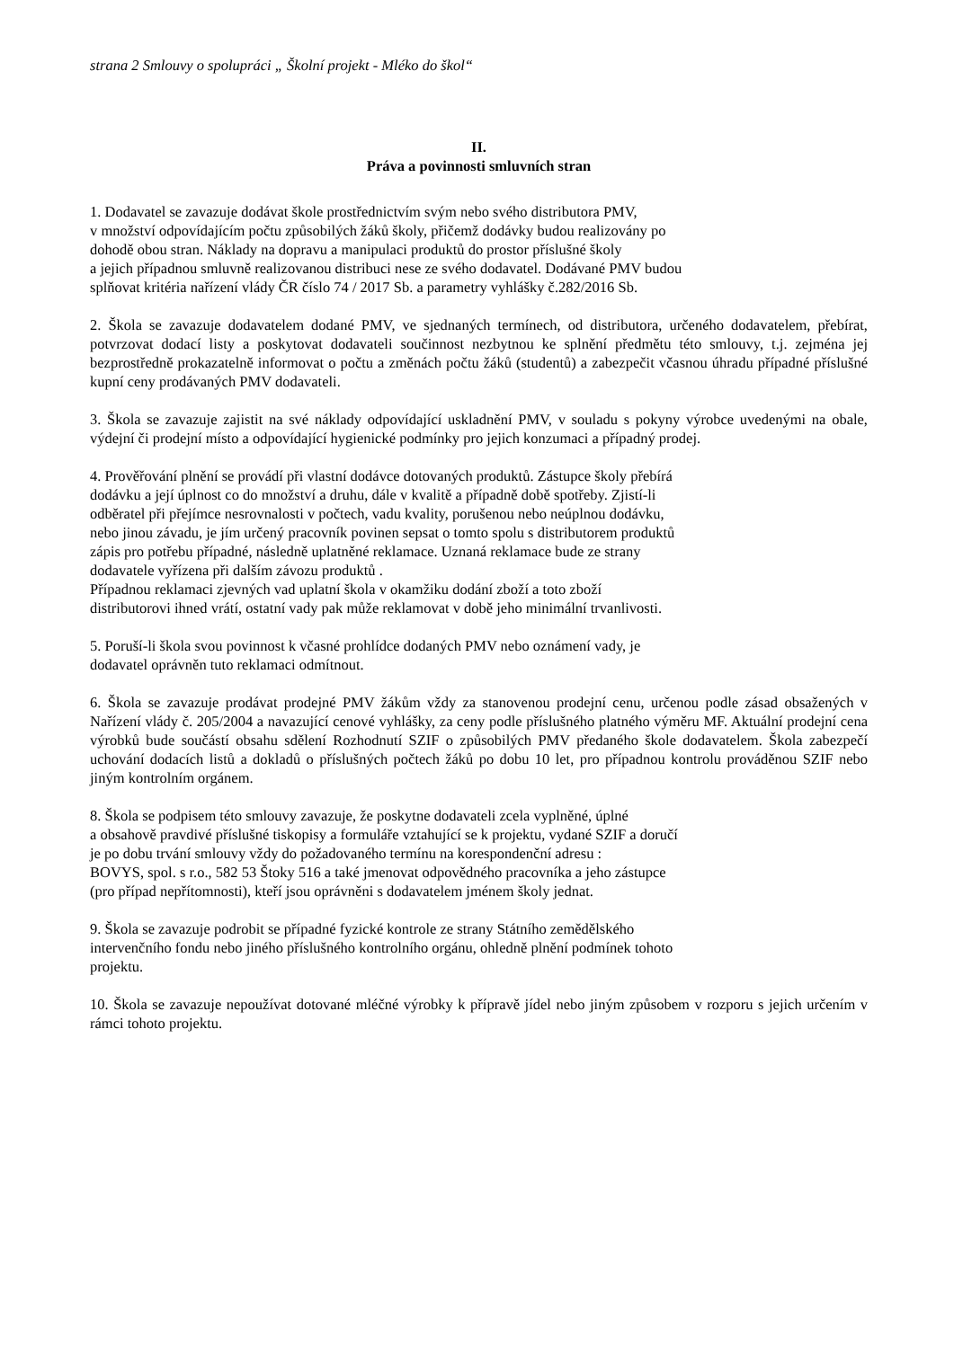strana 2 Smlouvy o spolupráci „ Školní projekt - Mléko do škol“
II.
Práva a povinnosti smluvních stran
1. Dodavatel se zavazuje dodávat škole prostřednictvím svým nebo svého distributora PMV,
v množství odpovídajícím počtu způsobilých žáků školy, přičemž dodávky budou realizovány po
dohodě obou stran. Náklady na dopravu a manipulaci produktů do prostor příslušné školy
a jejich případnou smluvně realizovanou distribuci nese ze svého dodavatel. Dodávané PMV budou
splňovat kritéria nařízení vlády ČR číslo 74 / 2017 Sb. a parametry vyhlášky č.282/2016 Sb.
2. Škola se zavazuje dodavatelem dodané PMV, ve sjednaných termínech, od distributora, určeného dodavatelem, přebírat, potvrzovat dodací listy a poskytovat dodavateli součinnost nezbytnou ke splnění předmětu této smlouvy, t.j. zejména jej bezprostředně prokazatelně informovat o počtu a změnách počtu žáků (studentů) a zabezpečit včasnou úhradu případné příslušné kupní ceny prodávaných PMV dodavateli.
3. Škola se zavazuje zajistit na své náklady odpovídající uskladnění PMV, v souladu s pokyny výrobce uvedenými na obale, výdejní či prodejní místo a odpovídající hygienické podmínky pro jejich konzumaci a případný prodej.
4. Prověřování plnění se provádí při vlastní dodávce dotovaných produktů. Zástupce školy přebírá
dodávku a její úplnost co do množství a druhu, dále v kvalitě a případně době spotřeby. Zjistí-li
odběratel při přejímce nesrovnalosti v počtech, vadu kvality, porušenou nebo neúplnou dodávku,
nebo jinou závadu, je jím určený pracovník povinen sepsat o tomto spolu s distributorem produktů
zápis pro potřebu případné, následně uplatněné reklamace. Uznaná reklamace bude ze strany
dodavatele vyřízena při dalším závozu produktů .
Případnou reklamaci zjevných vad uplatní škola v okamžiku dodání zboží a toto zboží
distributorovi ihned vrátí, ostatní vady pak může reklamovat v době jeho minimální trvanlivosti.
5. Poruší-li škola svou povinnost k včasné prohlídce dodaných PMV nebo oznámení vady, je
dodavatel oprávněn tuto reklamaci odmítnout.
6. Škola se zavazuje prodávat prodejné PMV žákům vždy za stanovenou prodejní cenu, určenou podle zásad obsažených v Nařízení vlády č. 205/2004 a navazující cenové vyhlášky, za ceny podle příslušného platného výměru MF. Aktuální prodejní cena výrobků bude součástí obsahu sdělení Rozhodnutí SZIF o způsobilých PMV předaného škole dodavatelem. Škola zabezpečí uchování dodacích listů a dokladů o příslušných počtech žáků po dobu 10 let, pro případnou kontrolu prováděnou SZIF nebo jiným kontrolním orgánem.
8. Škola se podpisem této smlouvy zavazuje, že poskytne dodavateli zcela vyplněné, úplné
a obsahově pravdivé příslušné tiskopisy a formuláře vztahující se k projektu, vydané SZIF a doručí
je po dobu trvání smlouvy vždy do požadovaného termínu na korespondenční adresu :
BOVYS, spol. s r.o., 582 53 Štoky 516 a také jmenovat odpovědného pracovníka a jeho zástupce
(pro případ nepřítomnosti), kteří jsou oprávněni s dodavatelem jménem školy jednat.
9. Škola se zavazuje podrobit se případné fyzické kontrole ze strany Státního zemědělského
intervenčního fondu nebo jiného příslušného kontrolního orgánu, ohledně plnění podmínek tohoto
projektu.
10. Škola se zavazuje nepoužívat dotované mléčné výrobky k přípravě jídel nebo jiným způsobem v rozporu s jejich určením v rámci tohoto projektu.